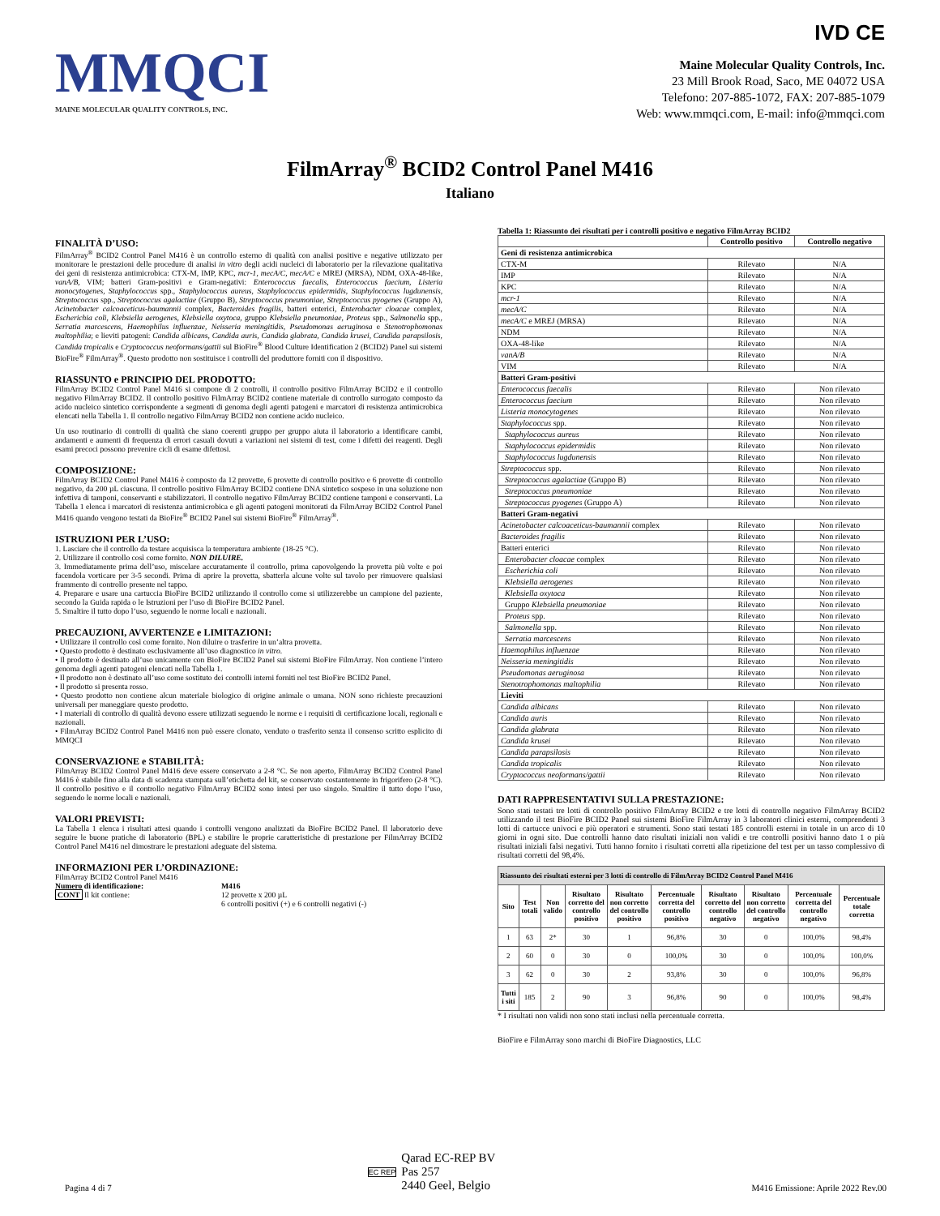MMQCI
MAINE MOLECULAR QUALITY CONTROLS, INC.
IVD CE
Maine Molecular Quality Controls, Inc.
23 Mill Brook Road, Saco, ME 04072 USA
Telefono: 207-885-1072, FAX: 207-885-1079
Web: www.mmqci.com, E-mail: info@mmqci.com
FilmArray<sup>®</sup> BCID2 Control Panel M416
Italiano
FINALITÀ D’USO:
FilmArray<sup>®</sup> BCID2 Control Panel M416 è un controllo esterno di qualità con analisi positive e negative utilizzato per monitorare le prestazioni delle procedure di analisi in vitro degli acidi nucleici di laboratorio per la rilevazione qualitativa dei geni di resistenza antimicrobica: CTX-M, IMP, KPC, mcr-1, mecA/C, mecA/C e MREJ (MRSA), NDM, OXA-48-like, vanA/B, VIM; batteri Gram-positivi e Gram-negativi: Enterococcus faecalis, Enterococcus faecium, Listeria monocytogenes, Staphylococcus spp., Staphylococcus aureus, Staphylococcus epidermidis, Staphylococcus lugdunensis, Streptococcus spp., Streptococcus agalactiae (Gruppo B), Streptococcus pneumoniae, Streptococcus pyogenes (Gruppo A), Acinetobacter calcoaceticus-baumannii complex, Bacteroides fragilis, batteri enterici, Enterobacter cloacae complex, Escherichia coli, Klebsiella aerogenes, Klebsiella oxytoca, gruppo Klebsiella pneumoniae, Proteus spp., Salmonella spp., Serratia marcescens, Haemophilus influenzae, Neisseria meningitidis, Pseudomonas aeruginosa e Stenotrophomonas maltophilia; e lieviti patogeni: Candida albicans, Candida auris, Candida glabrata, Candida krusei, Candida parapsilosis, Candida tropicalis e Cryptococcus neoformans/gattii sul BioFire<sup>®</sup> Blood Culture Identification 2 (BCID2) Panel sui sistemi BioFire<sup>®</sup> FilmArray<sup>®</sup>. Questo prodotto non sostituisce i controlli del produttore forniti con il dispositivo.
RIASSUNTO e PRINCIPIO DEL PRODOTTO:
FilmArray BCID2 Control Panel M416 si compone di 2 controlli, il controllo positivo FilmArray BCID2 e il controllo negativo FilmArray BCID2. Il controllo positivo FilmArray BCID2 contiene materiale di controllo surrogato composto da acido nucleico sintetico corrispondente a segmenti di genoma degli agenti patogeni e marcatori di resistenza antimicrobica elencati nella Tabella 1. Il controllo negativo FilmArray BCID2 non contiene acido nucleico.
Un uso routinario di controlli di qualità che siano coerenti gruppo per gruppo aiuta il laboratorio a identificare cambi, andamenti e aumenti di frequenza di errori casuali dovuti a variazioni nei sistemi di test, come i difetti dei reagenti. Degli esami precoci possono prevenire cicli di esame difettosi.
COMPOSIZIONE:
FilmArray BCID2 Control Panel M416 è composto da 12 provette, 6 provette di controllo positivo e 6 provette di controllo negativo, da 200 µL ciascuna. Il controllo positivo FilmArray BCID2 contiene DNA sintetico sospeso in una soluzione non infettiva di tamponi, conservanti e stabilizzatori. Il controllo negativo FilmArray BCID2 contiene tamponi e conservanti. La Tabella 1 elenca i marcatori di resistenza antimicrobica e gli agenti patogeni monitorati da FilmArray BCID2 Control Panel M416 quando vengono testati da BioFire<sup>®</sup> BCID2 Panel sui sistemi BioFire<sup>®</sup> FilmArray<sup>®</sup>.
ISTRUZIONI PER L’USO:
1. Lasciare che il controllo da testare acquisisca la temperatura ambiente (18-25 °C).
2. Utilizzare il controllo così come fornito. NON DILUIRE.
3. Immediatamente prima dell’uso, miscelare accuratamente il controllo, prima capovolgendo la provetta più volte e poi facendola vorticare per 3-5 secondi. Prima di aprire la provetta, sbatterla alcune volte sul tavolo per rimuovere qualsiasi frammento di controllo presente nel tappo.
4. Preparare e usare una cartuccia BioFire BCID2 utilizzando il controllo come si utilizzerebbe un campione del paziente, secondo la Guida rapida o le Istruzioni per l’uso di BioFire BCID2 Panel.
5. Smaltire il tutto dopo l’uso, seguendo le norme locali e nazionali.
PRECAUZIONI, AVVERTENZE e LIMITAZIONI:
• Utilizzare il controllo così come fornito. Non diluire o trasferire in un’altra provetta.
• Questo prodotto è destinato esclusivamente all’uso diagnostico in vitro.
• Il prodotto è destinato all’uso unicamente con BioFire BCID2 Panel sui sistemi BioFire FilmArray. Non contiene l’intero genoma degli agenti patogeni elencati nella Tabella 1.
• Il prodotto non è destinato all’uso come sostituto dei controlli interni forniti nel test BioFire BCID2 Panel.
• Il prodotto si presenta rosso.
• Questo prodotto non contiene alcun materiale biologico di origine animale o umana. NON sono richieste precauzioni universali per maneggiare questo prodotto.
• I materiali di controllo di qualità devono essere utilizzati seguendo le norme e i requisiti di certificazione locali, regionali e nazionali.
• FilmArray BCID2 Control Panel M416 non può essere clonato, venduto o trasferito senza il consenso scritto esplicito di MMQCI
CONSERVAZIONE e STABILITÀ:
FilmArray BCID2 Control Panel M416 deve essere conservato a 2-8 °C. Se non aperto, FilmArray BCID2 Control Panel M416 è stabile fino alla data di scadenza stampata sull’etichetta del kit, se conservato costantemente in frigorifero (2-8 °C). Il controllo positivo e il controllo negativo FilmArray BCID2 sono intesi per uso singolo. Smaltire il tutto dopo l’uso, seguendo le norme locali e nazionali.
VALORI PREVISTI:
La Tabella 1 elenca i risultati attesi quando i controlli vengono analizzati da BioFire BCID2 Panel. Il laboratorio deve seguire le buone pratiche di laboratorio (BPL) e stabilire le proprie caratteristiche di prestazione per FilmArray BCID2 Control Panel M416 nel dimostrare le prestazioni adeguate del sistema.
INFORMAZIONI PER L’ORDINAZIONE:
FilmArray BCID2 Control Panel M416
Numero di identificazione:
CONT Il kit contiene:
M416
12 provette x 200 µL
6 controlli positivi (+) e 6 controlli negativi (-)
Tabella 1: Riassunto dei risultati per i controlli positivo e negativo FilmArray BCID2
| | Controllo positivo | Controllo negativo |
| --- | --- | --- |
| Geni di resistenza antimicrobica | | |
| CTX-M | Rilevato | N/A |
| IMP | Rilevato | N/A |
| KPC | Rilevato | N/A |
| mcr-1 | Rilevato | N/A |
| mecA/C | Rilevato | N/A |
| mecA/C e MREJ (MRSA) | Rilevato | N/A |
| NDM | Rilevato | N/A |
| OXA-48-like | Rilevato | N/A |
| vanA/B | Rilevato | N/A |
| VIM | Rilevato | N/A |
| Batteri Gram-positivi | | |
| Enterococcus faecalis | Rilevato | Non rilevato |
| Enterococcus faecium | Rilevato | Non rilevato |
| Listeria monocytogenes | Rilevato | Non rilevato |
| Staphylococcus spp. | Rilevato | Non rilevato |
| Staphylococcus aureus | Rilevato | Non rilevato |
| Staphylococcus epidermidis | Rilevato | Non rilevato |
| Staphylococcus lugdunensis | Rilevato | Non rilevato |
| Streptococcus spp. | Rilevato | Non rilevato |
| Streptococcus agalactiae (Gruppo B) | Rilevato | Non rilevato |
| Streptococcus pneumoniae | Rilevato | Non rilevato |
| Streptococcus pyogenes (Gruppo A) | Rilevato | Non rilevato |
| Batteri Gram-negativi | | |
| Acinetobacter calcoaceticus-baumannii complex | Rilevato | Non rilevato |
| Bacteroides fragilis | Rilevato | Non rilevato |
| Batteri enterici | Rilevato | Non rilevato |
| Enterobacter cloacae complex | Rilevato | Non rilevato |
| Escherichia coli | Rilevato | Non rilevato |
| Klebsiella aerogenes | Rilevato | Non rilevato |
| Klebsiella oxytoca | Rilevato | Non rilevato |
| Gruppo Klebsiella pneumoniae | Rilevato | Non rilevato |
| Proteus spp. | Rilevato | Non rilevato |
| Salmonella spp. | Rilevato | Non rilevato |
| Serratia marcescens | Rilevato | Non rilevato |
| Haemophilus influenzae | Rilevato | Non rilevato |
| Neisseria meningitidis | Rilevato | Non rilevato |
| Pseudomonas aeruginosa | Rilevato | Non rilevato |
| Stenotrophomonas maltophilia | Rilevato | Non rilevato |
| Lieviti | | |
| Candida albicans | Rilevato | Non rilevato |
| Candida auris | Rilevato | Non rilevato |
| Candida glabrata | Rilevato | Non rilevato |
| Candida krusei | Rilevato | Non rilevato |
| Candida parapsilosis | Rilevato | Non rilevato |
| Candida tropicalis | Rilevato | Non rilevato |
| Cryptococcus neoformans/gattii | Rilevato | Non rilevato |
DATI RAPPRESENTATIVI SULLA PRESTAZIONE:
Sono stati testati tre lotti di controllo positivo FilmArray BCID2 e tre lotti di controllo negativo FilmArray BCID2 utilizzando il test BioFire BCID2 Panel sui sistemi BioFire FilmArray in 3 laboratori clinici esterni, comprendenti 3 lotti di cartucce univoci e più operatori e strumenti. Sono stati testati 185 controlli esterni in totale in un arco di 10 giorni in ogni sito. Due controlli hanno dato risultati iniziali non validi e tre controlli positivi hanno dato 1 o più risultati iniziali falsi negativi. Tutti hanno fornito i risultati corretti alla ripetizione del test per un tasso complessivo di risultati corretti del 98,4%.
| Riassunto dei risultati esterni per 3 lotti di controllo di FilmArray BCID2 Control Panel M416 | | | | | | | | | |
| --- | --- | --- | --- | --- | --- | --- | --- | --- | --- |
| Sito | Test totali | Non valido | Risultato corretto del controllo positivo | Risultato non corretto del controllo positivo | Percentuale corretta del controllo positivo | Risultato corretto del controllo negativo | Risultato non corretto del controllo negativo | Percentuale corretta del controllo negativo | Percentuale totale corretta |
| 1 | 63 | 2* | 30 | 1 | 96,8% | 30 | 0 | 100,0% | 98,4% |
| 2 | 60 | 0 | 30 | 0 | 100,0% | 30 | 0 | 100,0% | 100,0% |
| 3 | 62 | 0 | 30 | 2 | 93,8% | 30 | 0 | 100,0% | 96,8% |
| Tutti i siti | 185 | 2 | 90 | 3 | 96,8% | 90 | 0 | 100,0% | 98,4% |
* I risultati non validi non sono stati inclusi nella percentuale corretta.
BioFire e FilmArray sono marchi di BioFire Diagnostics, LLC
Pagina 4 di 7
EC REP Qarad EC-REP BV
Pas 257
2440 Geel, Belgio
M416 Emissione: Aprile 2022 Rev.00